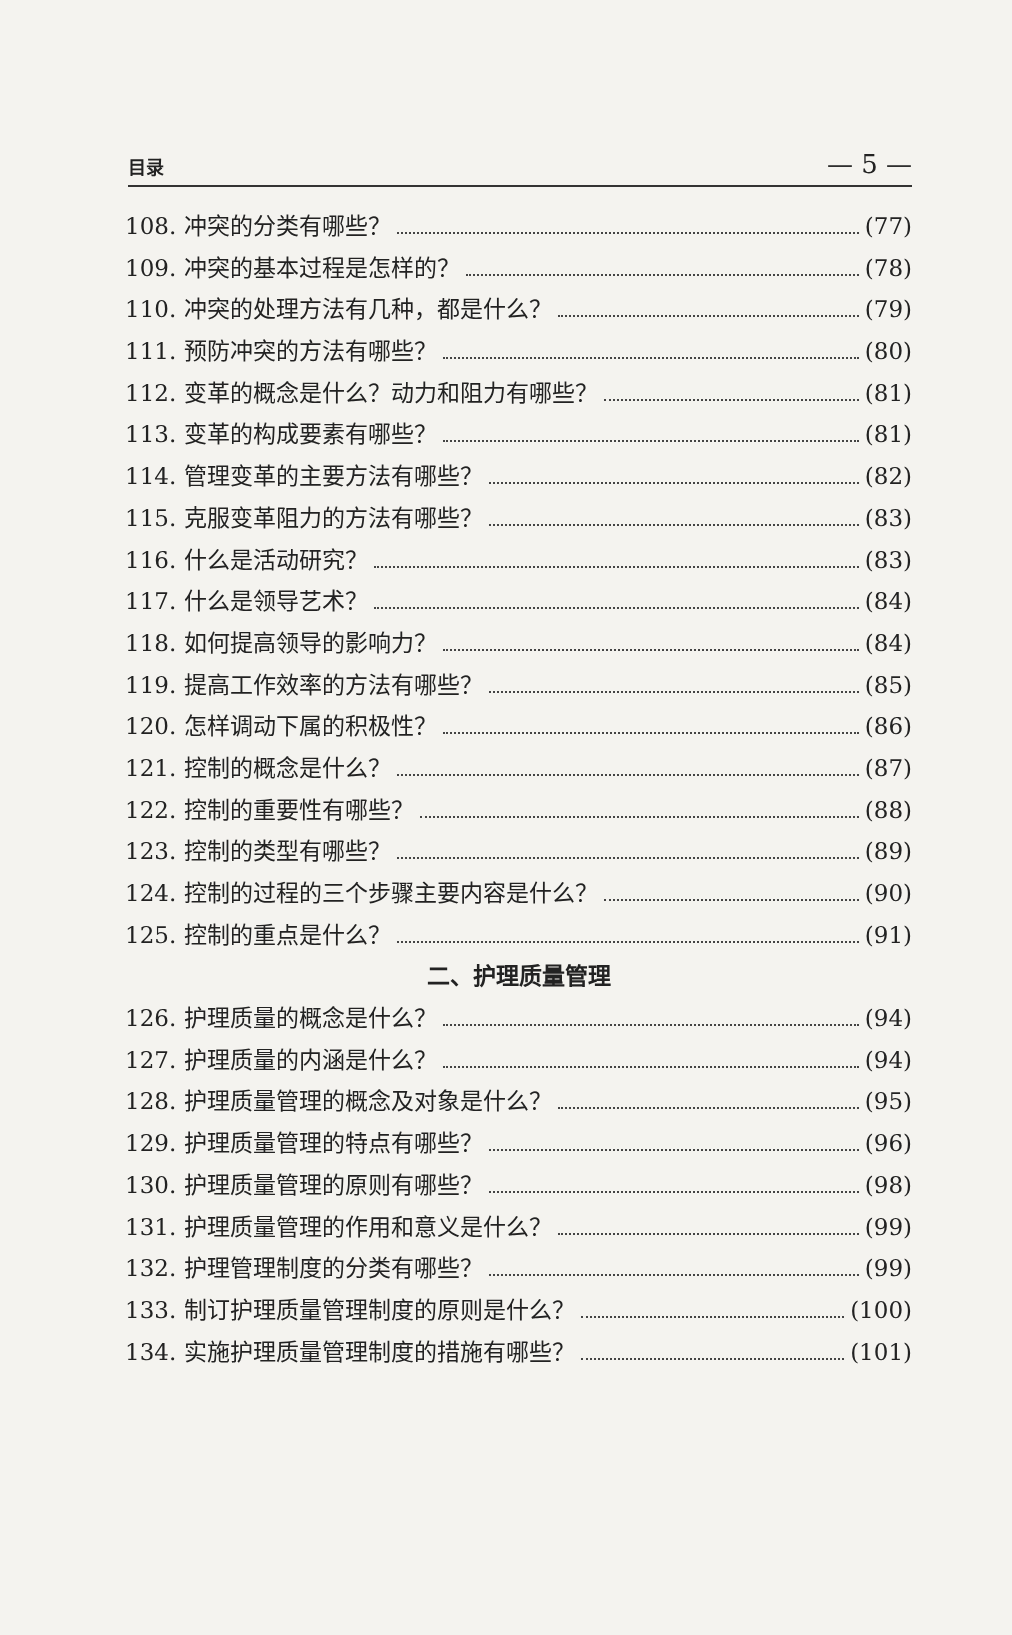目录 — 5 —
108. 冲突的分类有哪些？ (77)
109. 冲突的基本过程是怎样的？ (78)
110. 冲突的处理方法有几种，都是什么？ (79)
111. 预防冲突的方法有哪些？ (80)
112. 变革的概念是什么？动力和阻力有哪些？ (81)
113. 变革的构成要素有哪些？ (81)
114. 管理变革的主要方法有哪些？ (82)
115. 克服变革阻力的方法有哪些？ (83)
116. 什么是活动研究？ (83)
117. 什么是领导艺术？ (84)
118. 如何提高领导的影响力？ (84)
119. 提高工作效率的方法有哪些？ (85)
120. 怎样调动下属的积极性？ (86)
121. 控制的概念是什么？ (87)
122. 控制的重要性有哪些？ (88)
123. 控制的类型有哪些？ (89)
124. 控制的过程的三个步骤主要内容是什么？ (90)
125. 控制的重点是什么？ (91)
二、护理质量管理
126. 护理质量的概念是什么？ (94)
127. 护理质量的内涵是什么？ (94)
128. 护理质量管理的概念及对象是什么？ (95)
129. 护理质量管理的特点有哪些？ (96)
130. 护理质量管理的原则有哪些？ (98)
131. 护理质量管理的作用和意义是什么？ (99)
132. 护理管理制度的分类有哪些？ (99)
133. 制订护理质量管理制度的原则是什么？ (100)
134. 实施护理质量管理制度的措施有哪些？ (101)